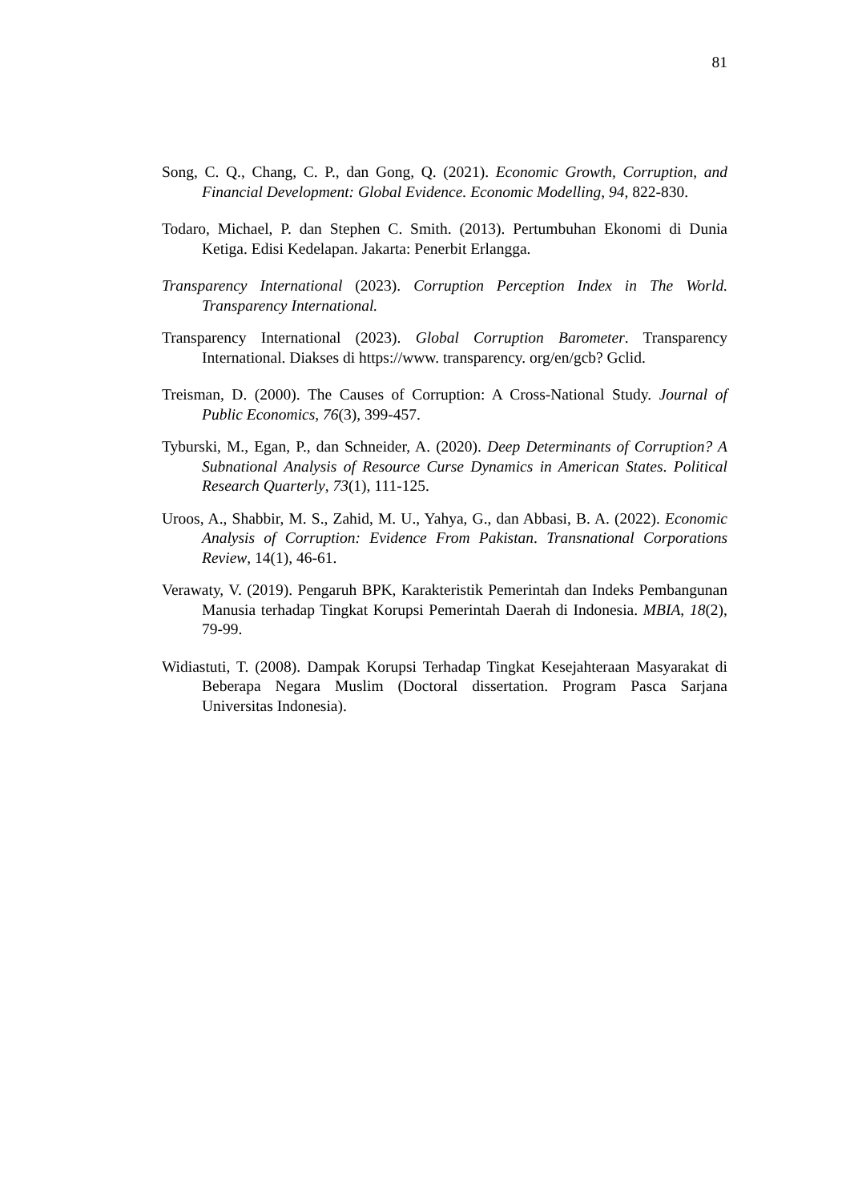81
Song, C. Q., Chang, C. P., dan Gong, Q. (2021). Economic Growth, Corruption, and Financial Development: Global Evidence. Economic Modelling, 94, 822-830.
Todaro, Michael, P. dan Stephen C. Smith. (2013). Pertumbuhan Ekonomi di Dunia Ketiga. Edisi Kedelapan. Jakarta: Penerbit Erlangga.
Transparency International (2023). Corruption Perception Index in The World. Transparency International.
Transparency International (2023). Global Corruption Barometer. Transparency International. Diakses di https://www. transparency. org/en/gcb? Gclid.
Treisman, D. (2000). The Causes of Corruption: A Cross-National Study. Journal of Public Economics, 76(3), 399-457.
Tyburski, M., Egan, P., dan Schneider, A. (2020). Deep Determinants of Corruption? A Subnational Analysis of Resource Curse Dynamics in American States. Political Research Quarterly, 73(1), 111-125.
Uroos, A., Shabbir, M. S., Zahid, M. U., Yahya, G., dan Abbasi, B. A. (2022). Economic Analysis of Corruption: Evidence From Pakistan. Transnational Corporations Review, 14(1), 46-61.
Verawaty, V. (2019). Pengaruh BPK, Karakteristik Pemerintah dan Indeks Pembangunan Manusia terhadap Tingkat Korupsi Pemerintah Daerah di Indonesia. MBIA, 18(2), 79-99.
Widiastuti, T. (2008). Dampak Korupsi Terhadap Tingkat Kesejahteraan Masyarakat di Beberapa Negara Muslim (Doctoral dissertation. Program Pasca Sarjana Universitas Indonesia).